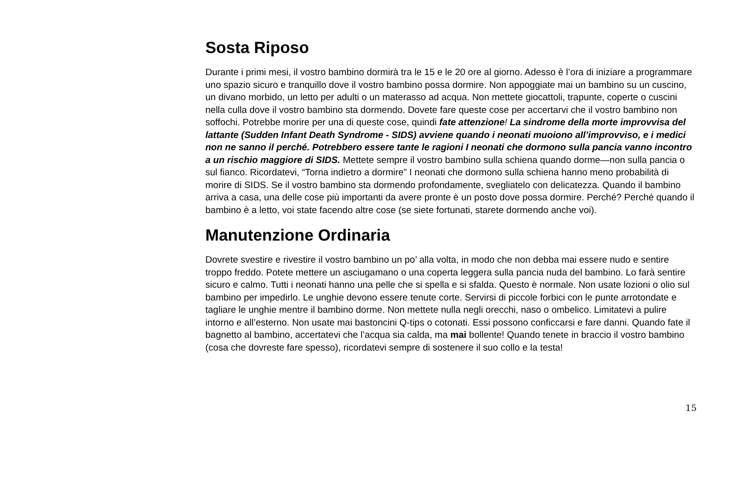Sosta Riposo
Durante i primi mesi, il vostro bambino dormirà tra le 15 e le 20 ore al giorno. Adesso è l’ora di iniziare a programmare uno spazio sicuro e tranquillo dove il vostro bambino possa dormire. Non appoggiate mai un bambino su un cuscino, un divano morbido, un letto per adulti o un materasso ad acqua. Non mettete giocattoli, trapunte, coperte o cuscini nella culla dove il vostro bambino sta dormendo. Dovete fare queste cose per accertarvi che il vostro bambino non soffochi. Potrebbe morire per una di queste cose, quindi fate attenzione! La sindrome della morte improvvisa del lattante (Sudden Infant Death Syndrome - SIDS) avviene quando i neonati muoiono all’improvviso, e i medici non ne sanno il perché. Potrebbero essere tante le ragioni I neonati che dormono sulla pancia vanno incontro a un rischio maggiore di SIDS. Mettete sempre il vostro bambino sulla schiena quando dorme—non sulla pancia o sul fianco. Ricordatevi, “Torna indietro a dormire” I neonati che dormono sulla schiena hanno meno probabilità di morire di SIDS. Se il vostro bambino sta dormendo profondamente, svegliatelo con delicatezza. Quando il bambino arriva a casa, una delle cose più importanti da avere pronte è un posto dove possa dormire. Perché? Perché quando il bambino è a letto, voi state facendo altre cose (se siete fortunati, starete dormendo anche voi).
Manutenzione Ordinaria
Dovrete svestire e rivestire il vostro bambino un po’ alla volta, in modo che non debba mai essere nudo e sentire troppo freddo. Potete mettere un asciugamano o una coperta leggera sulla pancia nuda del bambino. Lo farà sentire sicuro e calmo. Tutti i neonati hanno una pelle che si spella e si sfalda. Questo è normale. Non usate lozioni o olio sul bambino per impedirlo. Le unghie devono essere tenute corte. Servirsi di piccole forbici con le punte arrotondate e tagliare le unghie mentre il bambino dorme. Non mettete nulla negli orecchi, naso o ombelico. Limitatevi a pulire intorno e all’esterno. Non usate mai bastoncini Q-tips o cotonati. Essi possono conficcarsi e fare danni. Quando fate il bagnetto al bambino, accertatevi che l’acqua sia calda, ma mai bollente! Quando tenete in braccio il vostro bambino (cosa che dovreste fare spesso), ricordatevi sempre di sostenere il suo collo e la testa!
15